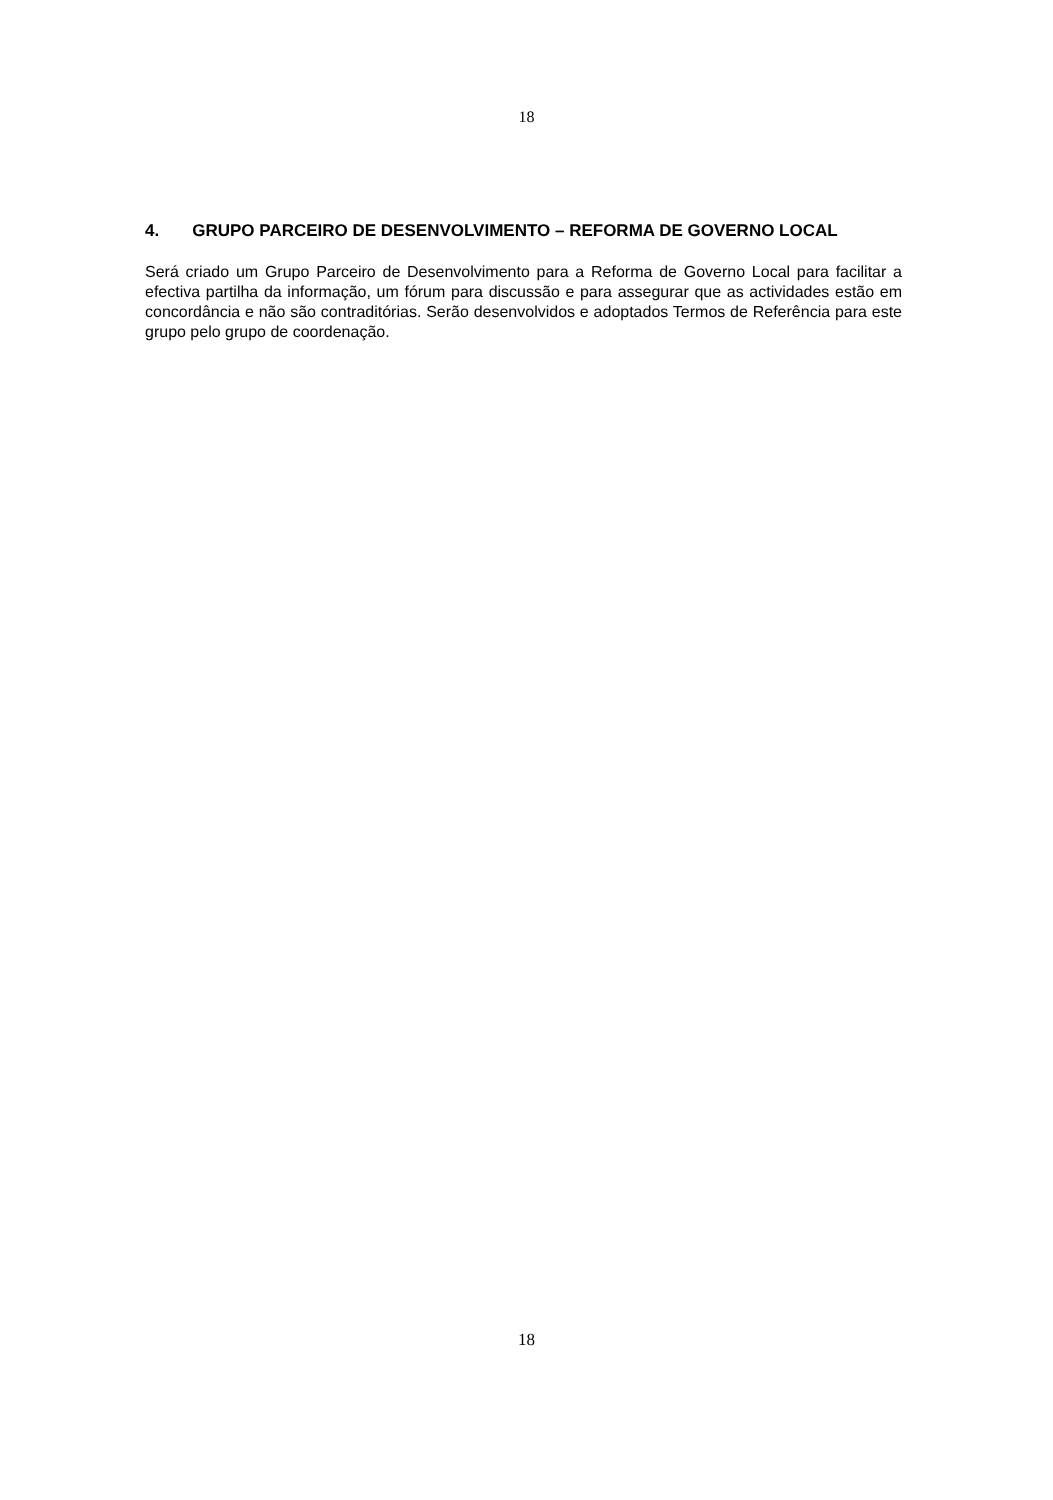18
4. GRUPO PARCEIRO DE DESENVOLVIMENTO – REFORMA DE GOVERNO LOCAL
Será criado um Grupo Parceiro de Desenvolvimento para a Reforma de Governo Local para facilitar a efectiva partilha da informação, um fórum para discussão e para assegurar que as actividades estão em concordância e não são contraditórias. Serão desenvolvidos e adoptados Termos de Referência para este grupo pelo grupo de coordenação.
18